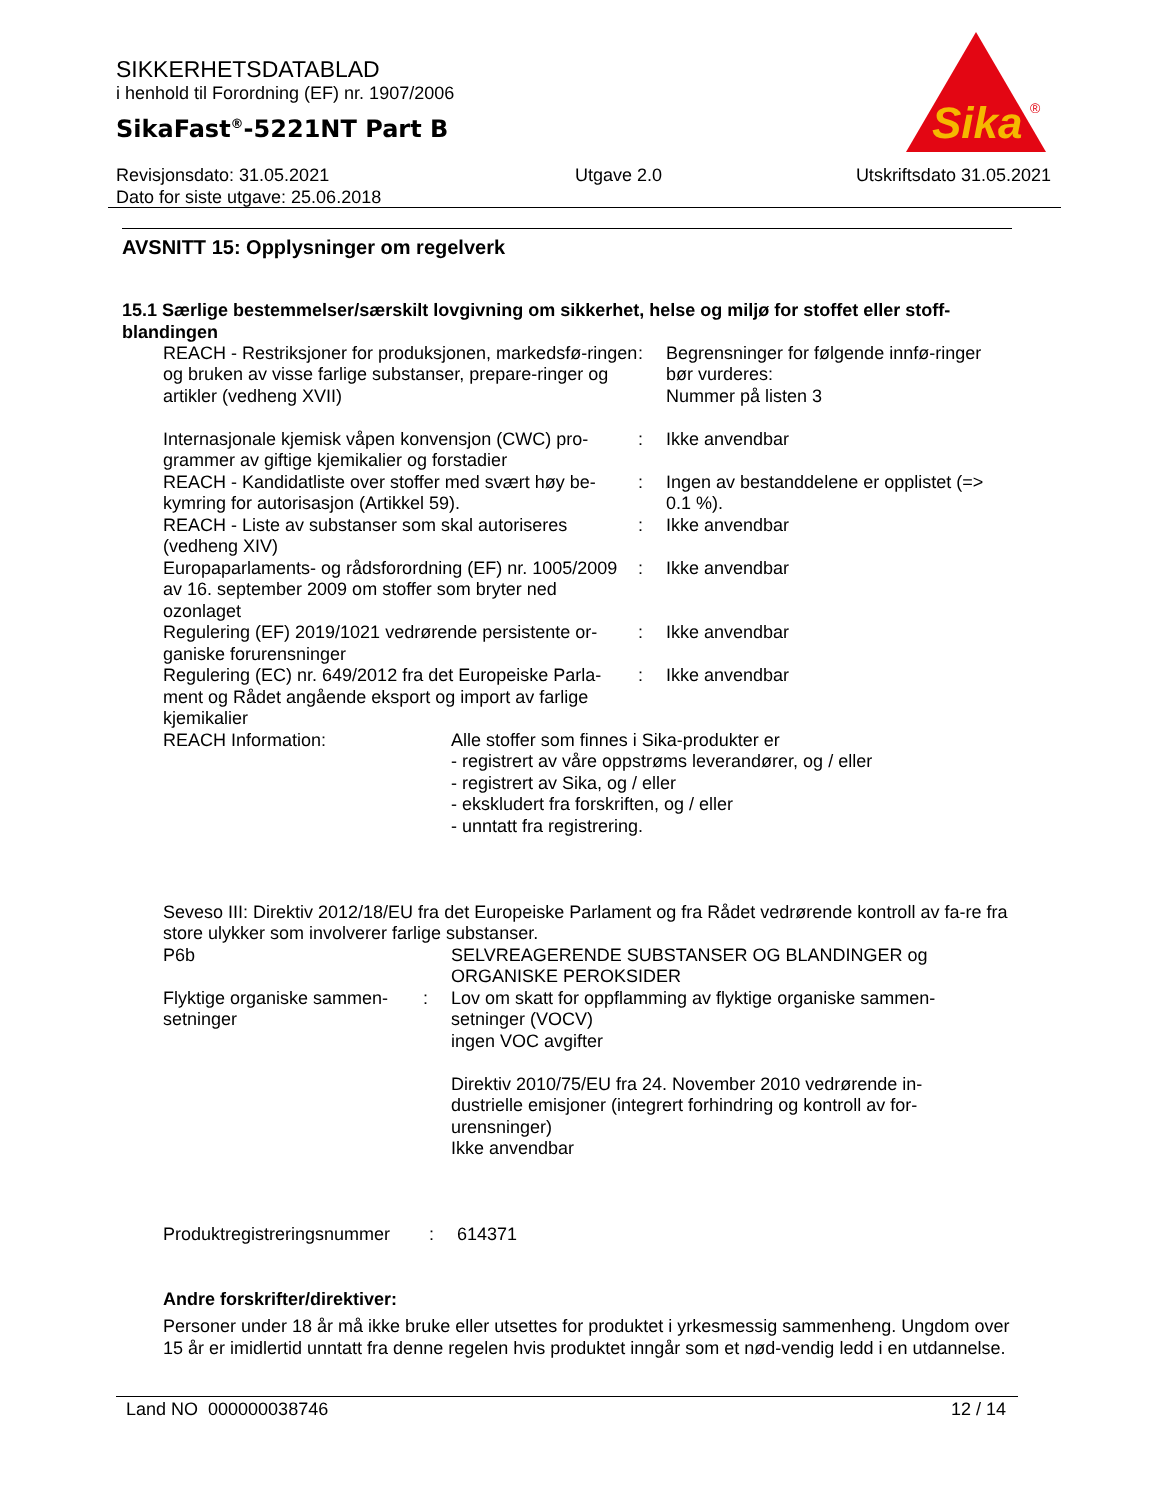SIKKERHETSDATABLAD
i henhold til Forordning (EF) nr. 1907/2006
SikaFast<sup>®</sup>-5221NT Part B
Sika
®
Revisjonsdato: 31.05.2021
Dato for siste utgave: 25.06.2018
Utgave 2.0 Utskriftsdato 31.05.2021
AVSNITT 15: Opplysninger om regelverk
15.1 Særlige bestemmelser/særskilt lovgivning om sikkerhet, helse og miljø for stoffet eller stoff-blandingen
REACH - Restriksjoner for produksjonen, markedsfø-ringen og bruken av visse farlige substanser, prepare-ringer og artikler (vedheng XVII)
: Begrensninger for følgende innfø-ringer bør vurderes:
Nummer på listen 3
Internasjonale kjemisk våpen konvensjon (CWC) pro-grammer av giftige kjemikalier og forstadier
: Ikke anvendbar
REACH - Kandidatliste over stoffer med svært høy be-kymring for autorisasjon (Artikkel 59).
: Ingen av bestanddelene er opplistet (=> 0.1 %).
REACH - Liste av substanser som skal autoriseres (vedheng XIV)
: Ikke anvendbar
Europaparlaments- og rådsforordning (EF) nr. 1005/2009 av 16. september 2009 om stoffer som bryter ned ozonlaget
: Ikke anvendbar
Regulering (EF) 2019/1021 vedrørende persistente or-ganiske forurensninger
: Ikke anvendbar
Regulering (EC) nr. 649/2012 fra det Europeiske Parla-ment og Rådet angående eksport og import av farlige kjemikalier
: Ikke anvendbar
REACH Information: Alle stoffer som finnes i Sika-produkter er
- registrert av våre oppstrøms leverandører, og / eller
- registrert av Sika, og / eller
- ekskludert fra forskriften, og / eller
- unntatt fra registrering.
Seveso III: Direktiv 2012/18/EU fra det Europeiske Parlament og fra Rådet vedrørende kontroll av fa-re fra store ulykker som involverer farlige substanser.
P6b SELVREAGERENDE SUBSTANSER OG BLANDINGER og ORGANISKE PEROKSIDER
Flyktige organiske sammen-setninger
: Lov om skatt for oppflamming av flyktige organiske sammen-setninger (VOCV)
ingen VOC avgifter
Direktiv 2010/75/EU fra 24. November 2010 vedrørende in-dustrielle emisjoner (integrert forhindring og kontroll av for-urensninger)
Ikke anvendbar
Produktregistreringsnummer
: 614371
Andre forskrifter/direktiver:
Personer under 18 år må ikke bruke eller utsettes for produktet i yrkesmessig sammenheng. Ungdom over 15 år er imidlertid unntatt fra denne regelen hvis produktet inngår som et nød-vendig ledd i en utdannelse.
Land NO 000000038746 12 / 14